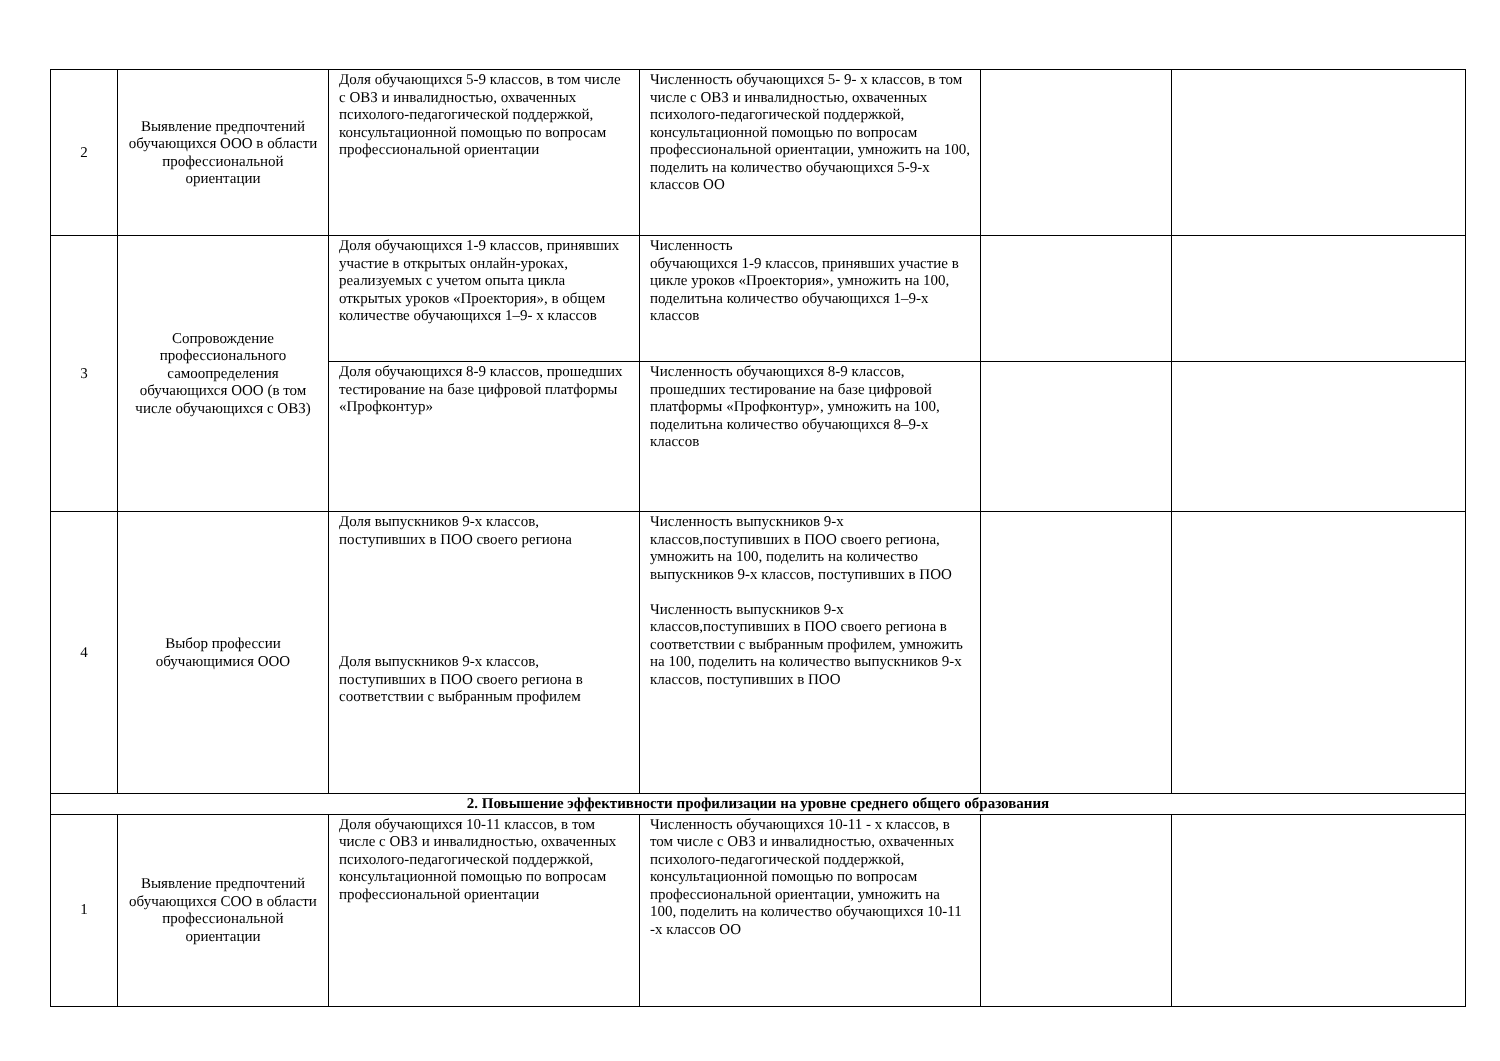| 2 | Выявление предпочтений обучающихся ООО в области профессиональной ориентации | Доля обучающихся 5-9 классов, в том числе с ОВЗ и инвалидностью, охваченных психолого-педагогической поддержкой, консультационной помощью по вопросам профессиональной ориентации | Численность обучающихся 5- 9- х классов, в том числе с ОВЗ и инвалидностью, охваченных психолого-педагогической поддержкой, консультационной помощью по вопросам профессиональной ориентации, умножить на 100, поделить на количество обучающихся 5-9-х классов ОО | | |
| 3 | Сопровождение профессионального самоопределения обучающихся ООО (в том числе обучающихся с ОВЗ) | Доля обучающихся 1-9 классов, принявших участие в открытых онлайн-уроках, реализуемых с учетом опыта цикла открытых уроков «Проектория», в общем количестве обучающихся 1–9- х классов | Численность обучающихся 1-9 классов, принявших участие в цикле уроков «Проектория», умножить на 100, поделитьна количество обучающихся 1–9-х классов | | |
| | | Доля обучающихся 8-9 классов, прошедших тестирование на базе цифровой платформы «Профконтур» | Численность обучающихся 8-9 классов, прошедших тестирование на базе цифровой платформы «Профконтур», умножить на 100, поделитьна количество обучающихся 8–9-х классов | | |
| 4 | Выбор профессии обучающимися ООО | Доля выпускников 9-х классов, поступивших в ПОО своего региона Доля выпускников 9-х классов, поступивших в ПОО своего региона в соответствии с выбранным профилем | Численность выпускников 9-х классов,поступивших в ПОО своего региона, умножить на 100, поделить на количество выпускников 9-х классов, поступивших в ПОО Численность выпускников 9-х классов,поступивших в ПОО своего региона в соответствии с выбранным профилем, умножить на 100, поделить на количество выпускников 9-х классов, поступивших в ПОО | | |
| 2. Повышение эффективности профилизации на уровне среднего общего образования | | | | | |
| 1 | Выявление предпочтений обучающихся СОО в области профессиональной ориентации | Доля обучающихся 10-11 классов, в том числе с ОВЗ и инвалидностью, охваченных психолого-педагогической поддержкой, консультационной помощью по вопросам профессиональной ориентации | Численность обучающихся 10-11 - х классов, в том числе с ОВЗ и инвалидностью, охваченных психолого-педагогической поддержкой, консультационной помощью по вопросам профессиональной ориентации, умножить на 100, поделить на количество обучающихся 10-11 -х классов ОО | | |